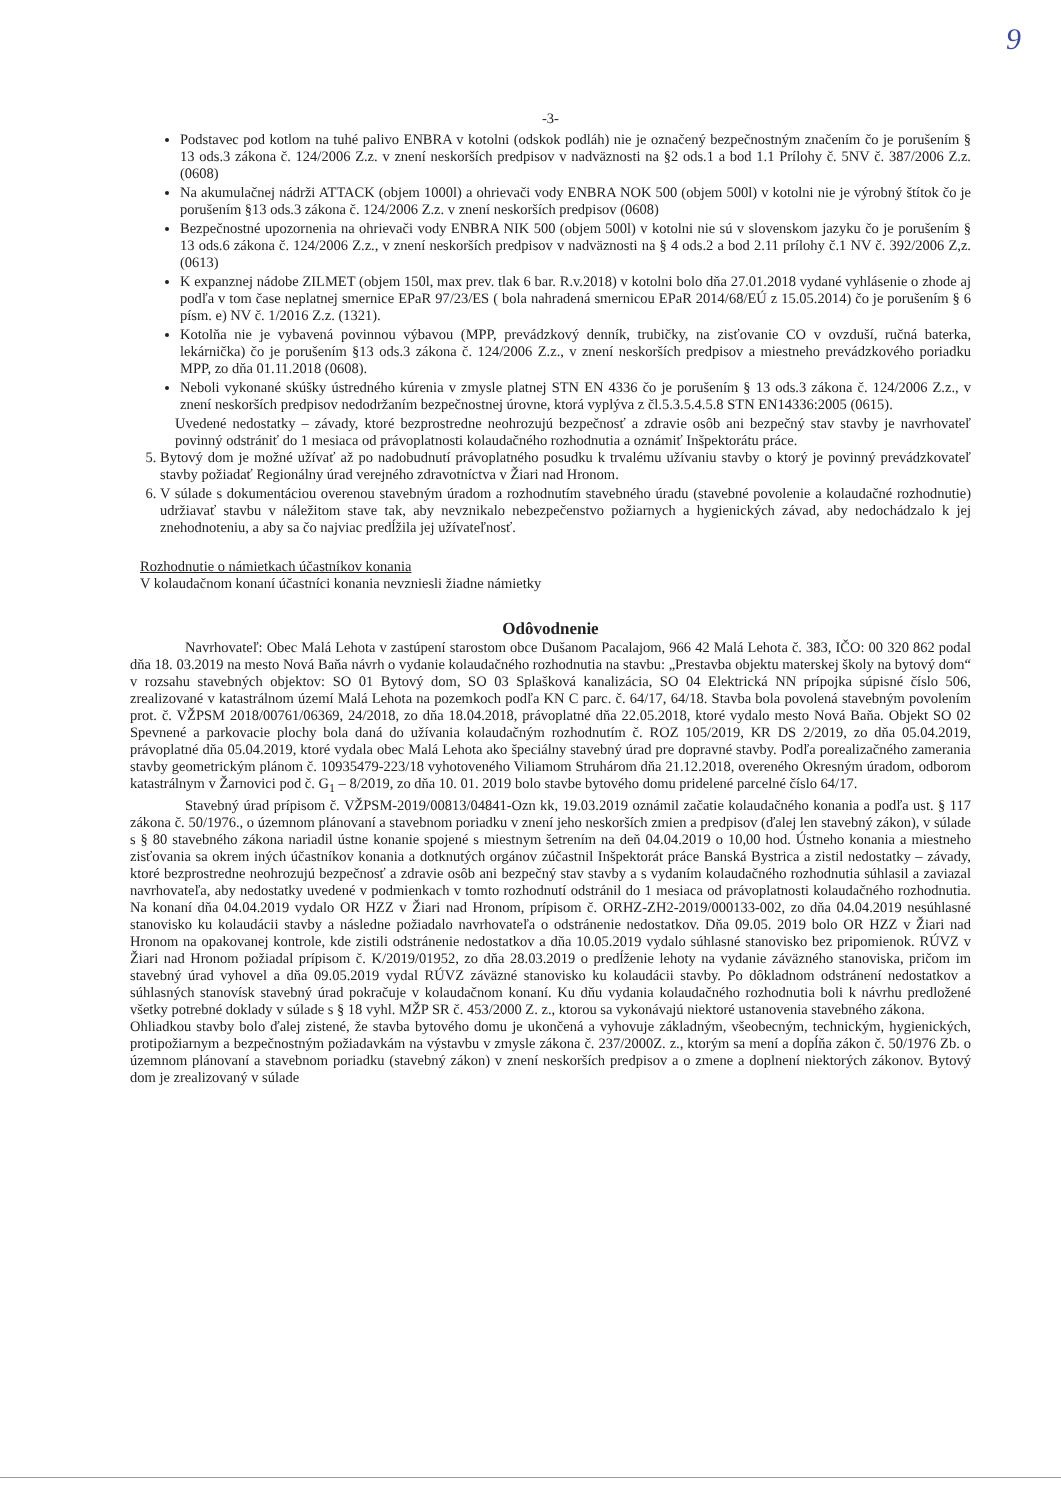9
-3-
Podstavec pod kotlom na tuhé palivo ENBRA v kotolni (odskok podláh) nie je označený bezpečnostným značením čo je porušením § 13 ods.3 zákona č. 124/2006 Z.z. v znení neskorších predpisov v nadväznosti na §2 ods.1 a bod 1.1 Prílohy č. 5NV č. 387/2006 Z.z. (0608)
Na akumulačnej nádrži ATTACK (objem 1000l) a ohrievači vody ENBRA NOK 500 (objem 500l) v kotolni nie je výrobný štítok čo je porušením §13 ods.3 zákona č. 124/2006 Z.z. v znení neskorších predpisov (0608)
Bezpečnostné upozornenia na ohrievači vody ENBRA NIK 500 (objem 500l) v kotolni nie sú v slovenskom jazyku čo je porušením § 13 ods.6 zákona č. 124/2006 Z.z., v znení neskorších predpisov v nadväznosti na § 4 ods.2 a bod 2.11 prílohy č.1 NV č. 392/2006 Z,z. (0613)
K expanznej nádobe ZILMET (objem 150l, max prev. tlak 6 bar. R.v.2018) v kotolni bolo dňa 27.01.2018 vydané vyhlásenie o zhode aj podľa v tom čase neplatnej smernice EPaR 97/23/ES ( bola nahradená smernicou EPaR 2014/68/EÚ z 15.05.2014) čo je porušením § 6 písm. e) NV č. 1/2016 Z.z. (1321).
Kotolňa nie je vybavená povinnou výbavou (MPP, prevádzkový denník, trubičky, na zisťovanie CO v ovzduší, ručná baterka, lekárnička) čo je porušením §13 ods.3 zákona č. 124/2006 Z.z., v znení neskorších predpisov a miestneho prevádzkového poriadku MPP, zo dňa 01.11.2018 (0608).
Neboli vykonané skúšky ústredného kúrenia v zmysle platnej STN EN 4336 čo je porušením § 13 ods.3 zákona č. 124/2006 Z.z., v znení neskorších predpisov nedodržaním bezpečnostnej úrovne, ktorá vyplýva z čl.5.3.5.4.5.8 STN EN14336:2005 (0615).
Uvedené nedostatky – závady, ktoré bezprostredne neohrozujú bezpečnosť a zdravie osôb ani bezpečný stav stavby je navrhovateľ povinný odstrániť do 1 mesiaca od právoplatnosti kolaudačného rozhodnutia a oznámiť Inšpektorátu práce.
5. Bytový dom je možné užívať až po nadobudnutí právoplatného posudku k trvalému užívaniu stavby o ktorý je povinný prevádzkovateľ stavby požiadať Regionálny úrad verejného zdravotníctva v Žiari nad Hronom.
6. V súlade s dokumentáciou overenou stavebným úradom a rozhodnutím stavebného úradu (stavebné povolenie a kolaudačné rozhodnutie) udržiavať stavbu v náležitom stave tak, aby nevznikalo nebezpečenstvo požiarnych a hygienických závad, aby nedochádzalo k jej znehodnoteniu, a aby sa čo najviac predĺžila jej užívateľnosť.
Rozhodnutie o námietkach účastníkov konania
V kolaudačnom konaní účastníci konania nevzniesli žiadne námietky
Odôvodnenie
Navrhovateľ: Obec Malá Lehota v zastúpení starostom obce Dušanom Pacalajom, 966 42 Malá Lehota č. 383, IČO: 00 320 862 podal dňa 18. 03.2019 na mesto Nová Baňa návrh o vydanie kolaudačného rozhodnutia na stavbu: „Prestavba objektu materskej školy na bytový dom“ v rozsahu stavebných objektov: SO 01 Bytový dom, SO 03 Splašková kanalizácia, SO 04 Elektrická NN prípojka súpisné číslo 506, zrealizované v katastrálnom území Malá Lehota na pozemkoch podľa KN C parc. č. 64/17, 64/18. Stavba bola povolená stavebným povolením prot. č. VŽPSM 2018/00761/06369, 24/2018, zo dňa 18.04.2018, právoplatné dňa 22.05.2018, ktoré vydalo mesto Nová Baňa. Objekt SO 02 Spevnené a parkovacie plochy bola daná do užívania kolaudačným rozhodnutím č. ROZ 105/2019, KR DS 2/2019, zo dňa 05.04.2019, právoplatné dňa 05.04.2019, ktoré vydala obec Malá Lehota ako špeciálny stavebný úrad pre dopravné stavby. Podľa porealizačného zamerania stavby geometrickým plánom č. 10935479-223/18 vyhotoveného Viliamom Struhárom dňa 21.12.2018, overeného Okresným úradom, odborom katastrálnym v Žarnovici pod č. G<sub>1</sub> – 8/2019, zo dňa 10. 01. 2019 bolo stavbe bytového domu pridelené parcelné číslo 64/17.
Stavebný úrad prípisom č. VŽPSM-2019/00813/04841-Ozn kk, 19.03.2019 oznámil začatie kolaudačného konania a podľa ust. § 117 zákona č. 50/1976., o územnom plánovaní a stavebnom poriadku v znení jeho neskorších zmien a predpisov (ďalej len stavebný zákon), v súlade s § 80 stavebného zákona nariadil ústne konanie spojené s miestnym šetrením na deň 04.04.2019 o 10,00 hod. Ústneho konania a miestneho zisťovania sa okrem iných účastníkov konania a dotknutých orgánov zúčastnil Inšpektorát práce Banská Bystrica a zistil nedostatky – závady, ktoré bezprostredne neohrozujú bezpečnosť a zdravie osôb ani bezpečný stav stavby a s vydaním kolaudačného rozhodnutia súhlasil a zaviazal navrhovateľa, aby nedostatky uvedené v podmienkach v tomto rozhodnutí odstránil do 1 mesiaca od právoplatnosti kolaudačného rozhodnutia. Na konaní dňa 04.04.2019 vydalo OR HZZ v Žiari nad Hronom, prípisom č. ORHZ-ZH2-2019/000133-002, zo dňa 04.04.2019 nesúhlasné stanovisko ku kolaudácii stavby a následne požiadalo navrhovateľa o odstránenie nedostatkov. Dňa 09.05. 2019 bolo OR HZZ v Žiari nad Hronom na opakovanej kontrole, kde zistili odstránenie nedostatkov a dňa 10.05.2019 vydalo súhlasné stanovisko bez pripomienok. RÚVZ v Žiari nad Hronom požiadal prípisom č. K/2019/01952, zo dňa 28.03.2019 o predĺženie lehoty na vydanie záväzného stanoviska, pričom im stavebný úrad vyhovel a dňa 09.05.2019 vydal RÚVZ záväzné stanovisko ku kolaudácii stavby. Po dôkladnom odstránení nedostatkov a súhlasných stanovísk stavebný úrad pokračuje v kolaudačnom konaní. Ku dňu vydania kolaudačného rozhodnutia boli k návrhu predložené všetky potrebné doklady v súlade s § 18 vyhl. MŽP SR č. 453/2000 Z. z., ktorou sa vykonávajú niektoré ustanovenia stavebného zákona.
Ohliadkou stavby bolo ďalej zistené, že stavba bytového domu je ukončená a vyhovuje základným, všeobecným, technickým, hygienických, protipožiarnym a bezpečnostným požiadavkám na výstavbu v zmysle zákona č. 237/2000Z. z., ktorým sa mení a dopĺňa zákon č. 50/1976 Zb. o územnom plánovaní a stavebnom poriadku (stavebný zákon) v znení neskorších predpisov a o zmene a doplnení niektorých zákonov. Bytový dom je zrealizovaný v súlade